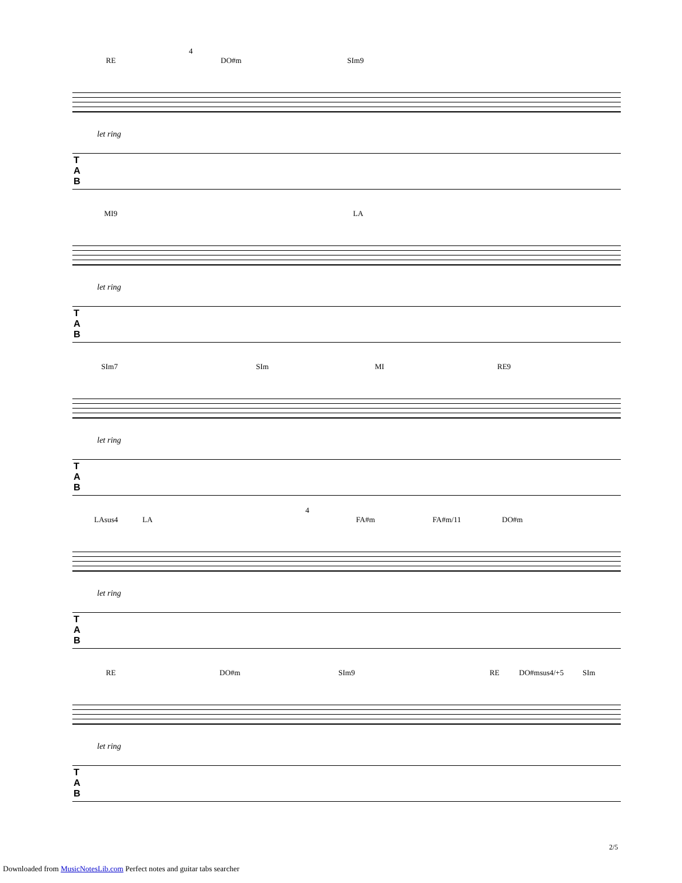RE
4
DO#m SIm9
let ring
T
A
B
MI9 LA
let ring
T
A
B
SIm7 SIm MI RE9
let ring
T
A
B
LAsus4 LA
4
FA#m FA#m/11 DO#m
let ring
T
A
B
RE DO#m SIm9 RE DO#msus4/+5 SIm
let ring
T
A
B
2/5
Downloaded from MusicNotesLib.com Perfect notes and guitar tabs searcher